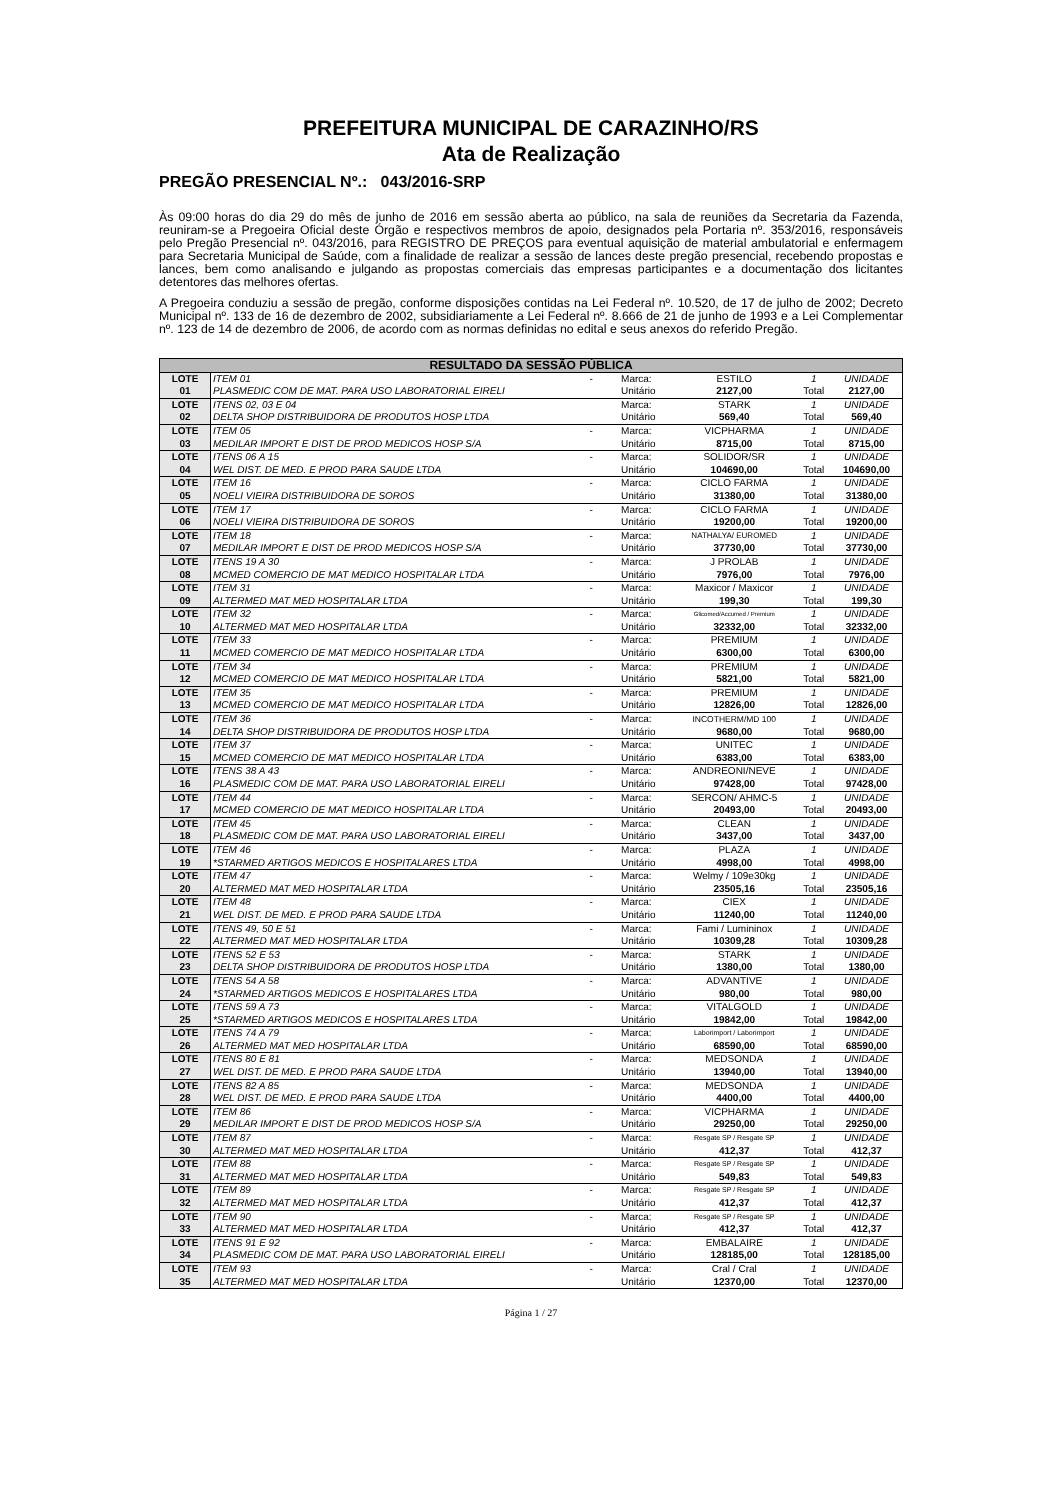PREFEITURA MUNICIPAL DE CARAZINHO/RS
Ata de Realização
PREGÃO PRESENCIAL Nº.: 043/2016-SRP
Às 09:00 horas do dia 29 do mês de junho de 2016 em sessão aberta ao público, na sala de reuniões da Secretaria da Fazenda, reuniram-se a Pregoeira Oficial deste Órgão e respectivos membros de apoio, designados pela Portaria nº. 353/2016, responsáveis pelo Pregão Presencial nº. 043/2016, para REGISTRO DE PREÇOS para eventual aquisição de material ambulatorial e enfermagem para Secretaria Municipal de Saúde, com a finalidade de realizar a sessão de lances deste pregão presencial, recebendo propostas e lances, bem como analisando e julgando as propostas comerciais das empresas participantes e a documentação dos licitantes detentores das melhores ofertas.
A Pregoeira conduziu a sessão de pregão, conforme disposições contidas na Lei Federal nº. 10.520, de 17 de julho de 2002; Decreto Municipal nº. 133 de 16 de dezembro de 2002, subsidiariamente a Lei Federal nº. 8.666 de 21 de junho de 1993 e a Lei Complementar nº. 123 de 14 de dezembro de 2006, de acordo com as normas definidas no edital e seus anexos do referido Pregão.
| RESULTADO DA SESSÃO PÚBLICA | | | | | | |
| LOTE | ITEM 01 | - | Marca: | ESTILO | 1 | UNIDADE |
| 01 | PLASMEDIC COM DE MAT. PARA USO LABORATORIAL EIRELI | | Unitário | 2127,00 | Total | 2127,00 |
| LOTE | ITENS 02, 03 E 04 | | Marca: | STARK | 1 | UNIDADE |
| 02 | DELTA SHOP DISTRIBUIDORA DE PRODUTOS HOSP LTDA | | Unitário | 569,40 | Total | 569,40 |
| LOTE | ITEM 05 | - | Marca: | VICPHARMA | 1 | UNIDADE |
| 03 | MEDILAR IMPORT E DIST DE PROD MEDICOS HOSP S/A | | Unitário | 8715,00 | Total | 8715,00 |
| LOTE | ITENS 06 A 15 | - | Marca: | SOLIDOR/SR | 1 | UNIDADE |
| 04 | WEL DIST. DE MED. E PROD PARA SAUDE LTDA | | Unitário | 104690,00 | Total | 104690,00 |
| LOTE | ITEM 16 | - | Marca: | CICLO FARMA | 1 | UNIDADE |
| 05 | NOELI VIEIRA DISTRIBUIDORA DE SOROS | | Unitário | 31380,00 | Total | 31380,00 |
| LOTE | ITEM 17 | - | Marca: | CICLO FARMA | 1 | UNIDADE |
| 06 | NOELI VIEIRA DISTRIBUIDORA DE SOROS | | Unitário | 19200,00 | Total | 19200,00 |
| LOTE | ITEM 18 | - | Marca: | NATHALYA/ EUROMED | 1 | UNIDADE |
| 07 | MEDILAR IMPORT E DIST DE PROD MEDICOS HOSP S/A | | Unitário | 37730,00 | Total | 37730,00 |
| LOTE | ITENS 19 A 30 | - | Marca: | J PROLAB | 1 | UNIDADE |
| 08 | MCMED COMERCIO DE MAT MEDICO HOSPITALAR LTDA | | Unitário | 7976,00 | Total | 7976,00 |
| LOTE | ITEM 31 | - | Marca: | Maxicor / Maxicor | 1 | UNIDADE |
| 09 | ALTERMED MAT MED HOSPITALAR LTDA | | Unitário | 199,30 | Total | 199,30 |
| LOTE | ITEM 32 | - | Marca: | Glicomed/Accumed / Premium | 1 | UNIDADE |
| 10 | ALTERMED MAT MED HOSPITALAR LTDA | | Unitário | 32332,00 | Total | 32332,00 |
| LOTE | ITEM 33 | - | Marca: | PREMIUM | 1 | UNIDADE |
| 11 | MCMED COMERCIO DE MAT MEDICO HOSPITALAR LTDA | | Unitário | 6300,00 | Total | 6300,00 |
| LOTE | ITEM 34 | - | Marca: | PREMIUM | 1 | UNIDADE |
| 12 | MCMED COMERCIO DE MAT MEDICO HOSPITALAR LTDA | | Unitário | 5821,00 | Total | 5821,00 |
| LOTE | ITEM 35 | - | Marca: | PREMIUM | 1 | UNIDADE |
| 13 | MCMED COMERCIO DE MAT MEDICO HOSPITALAR LTDA | | Unitário | 12826,00 | Total | 12826,00 |
| LOTE | ITEM 36 | - | Marca: | INCOTHERM/MD 100 | 1 | UNIDADE |
| 14 | DELTA SHOP DISTRIBUIDORA DE PRODUTOS HOSP LTDA | | Unitário | 9680,00 | Total | 9680,00 |
| LOTE | ITEM 37 | - | Marca: | UNITEC | 1 | UNIDADE |
| 15 | MCMED COMERCIO DE MAT MEDICO HOSPITALAR LTDA | | Unitário | 6383,00 | Total | 6383,00 |
| LOTE | ITENS 38 A 43 | - | Marca: | ANDREONI/NEVE | 1 | UNIDADE |
| 16 | PLASMEDIC COM DE MAT. PARA USO LABORATORIAL EIRELI | | Unitário | 97428,00 | Total | 97428,00 |
| LOTE | ITEM 44 | - | Marca: | SERCON/ AHMC-5 | 1 | UNIDADE |
| 17 | MCMED COMERCIO DE MAT MEDICO HOSPITALAR LTDA | | Unitário | 20493,00 | Total | 20493,00 |
| LOTE | ITEM 45 | - | Marca: | CLEAN | 1 | UNIDADE |
| 18 | PLASMEDIC COM DE MAT. PARA USO LABORATORIAL EIRELI | | Unitário | 3437,00 | Total | 3437,00 |
| LOTE | ITEM 46 | - | Marca: | PLAZA | 1 | UNIDADE |
| 19 | *STARMED ARTIGOS MEDICOS E HOSPITALARES LTDA | | Unitário | 4998,00 | Total | 4998,00 |
| LOTE | ITEM 47 | - | Marca: | Welmy / 109e30kg | 1 | UNIDADE |
| 20 | ALTERMED MAT MED HOSPITALAR LTDA | | Unitário | 23505,16 | Total | 23505,16 |
| LOTE | ITEM 48 | - | Marca: | CIEX | 1 | UNIDADE |
| 21 | WEL DIST. DE MED. E PROD PARA SAUDE LTDA | | Unitário | 11240,00 | Total | 11240,00 |
| LOTE | ITENS 49, 50 E 51 | - | Marca: | Fami / Lumininox | 1 | UNIDADE |
| 22 | ALTERMED MAT MED HOSPITALAR LTDA | | Unitário | 10309,28 | Total | 10309,28 |
| LOTE | ITENS 52 E 53 | - | Marca: | STARK | 1 | UNIDADE |
| 23 | DELTA SHOP DISTRIBUIDORA DE PRODUTOS HOSP LTDA | | Unitário | 1380,00 | Total | 1380,00 |
| LOTE | ITENS 54 A 58 | - | Marca: | ADVANTIVE | 1 | UNIDADE |
| 24 | *STARMED ARTIGOS MEDICOS E HOSPITALARES LTDA | | Unitário | 980,00 | Total | 980,00 |
| LOTE | ITENS 59 A 73 | - | Marca: | VITALGOLD | 1 | UNIDADE |
| 25 | *STARMED ARTIGOS MEDICOS E HOSPITALARES LTDA | | Unitário | 19842,00 | Total | 19842,00 |
| LOTE | ITENS 74 A 79 | - | Marca: | Laborimport / Laborimport | 1 | UNIDADE |
| 26 | ALTERMED MAT MED HOSPITALAR LTDA | | Unitário | 68590,00 | Total | 68590,00 |
| LOTE | ITENS 80 E 81 | - | Marca: | MEDSONDA | 1 | UNIDADE |
| 27 | WEL DIST. DE MED. E PROD PARA SAUDE LTDA | | Unitário | 13940,00 | Total | 13940,00 |
| LOTE | ITENS 82 A 85 | - | Marca: | MEDSONDA | 1 | UNIDADE |
| 28 | WEL DIST. DE MED. E PROD PARA SAUDE LTDA | | Unitário | 4400,00 | Total | 4400,00 |
| LOTE | ITEM 86 | - | Marca: | VICPHARMA | 1 | UNIDADE |
| 29 | MEDILAR IMPORT E DIST DE PROD MEDICOS HOSP S/A | | Unitário | 29250,00 | Total | 29250,00 |
| LOTE | ITEM 87 | - | Marca: | Resgate SP / Resgate SP | 1 | UNIDADE |
| 30 | ALTERMED MAT MED HOSPITALAR LTDA | | Unitário | 412,37 | Total | 412,37 |
| LOTE | ITEM 88 | - | Marca: | Resgate SP / Resgate SP | 1 | UNIDADE |
| 31 | ALTERMED MAT MED HOSPITALAR LTDA | | Unitário | 549,83 | Total | 549,83 |
| LOTE | ITEM 89 | - | Marca: | Resgate SP / Resgate SP | 1 | UNIDADE |
| 32 | ALTERMED MAT MED HOSPITALAR LTDA | | Unitário | 412,37 | Total | 412,37 |
| LOTE | ITEM 90 | - | Marca: | Resgate SP / Resgate SP | 1 | UNIDADE |
| 33 | ALTERMED MAT MED HOSPITALAR LTDA | | Unitário | 412,37 | Total | 412,37 |
| LOTE | ITENS 91 E 92 | - | Marca: | EMBALAIRE | 1 | UNIDADE |
| 34 | PLASMEDIC COM DE MAT. PARA USO LABORATORIAL EIRELI | | Unitário | 128185,00 | Total | 128185,00 |
| LOTE | ITEM 93 | - | Marca: | Cral / Cral | 1 | UNIDADE |
| 35 | ALTERMED MAT MED HOSPITALAR LTDA | | Unitário | 12370,00 | Total | 12370,00 |
Página 1 / 27